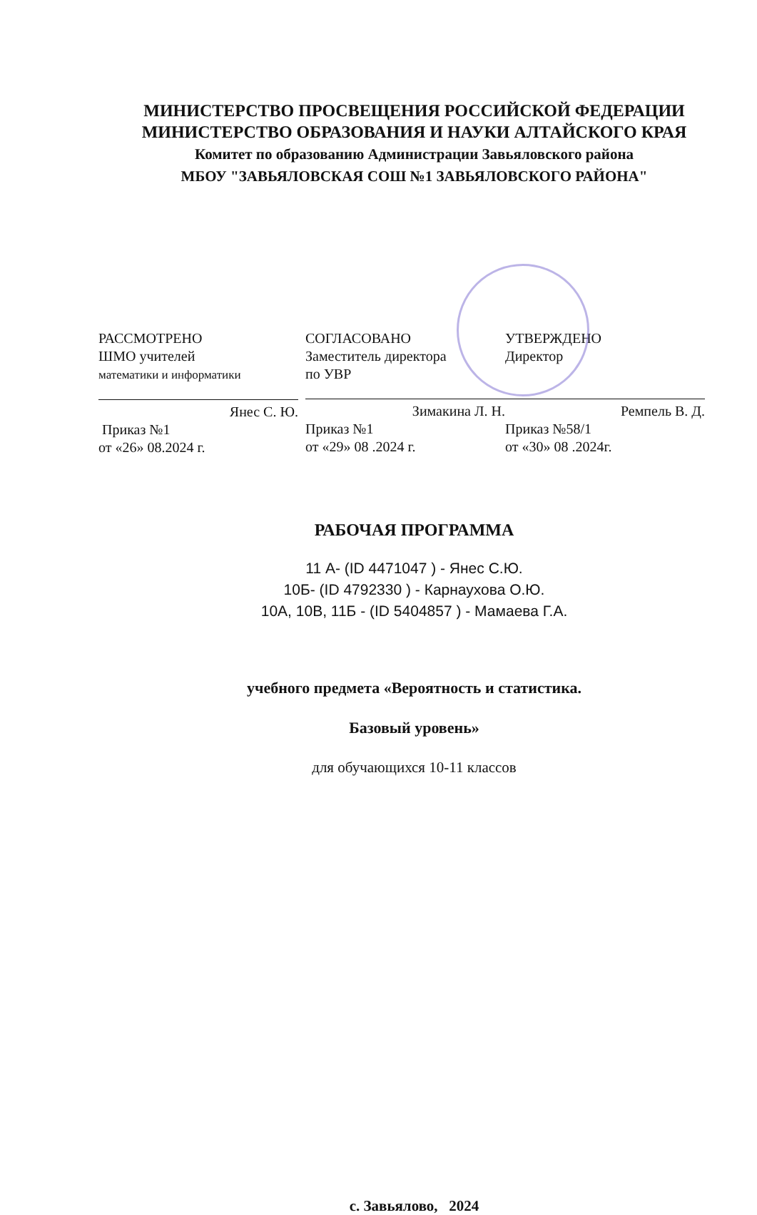МИНИСТЕРСТВО ПРОСВЕЩЕНИЯ РОССИЙСКОЙ ФЕДЕРАЦИИ
МИНИСТЕРСТВО ОБРАЗОВАНИЯ И НАУКИ АЛТАЙСКОГО КРАЯ
Комитет по образованию Администрации Завьяловского района
МБОУ "ЗАВЬЯЛОВСКАЯ СОШ №1 ЗАВЬЯЛОВСКОГО РАЙОНА"
РАССМОТРЕНО
ШМО учителей
математики и информатики
Янес С. Ю.
Приказ №1
от «26» 08.2024 г.
СОГЛАСОВАНО
Заместитель директора
по УВР
Зимакина Л. Н.
Приказ №1
от «29» 08 .2024 г.
УТВЕРЖДЕНО
Директор
Ремпель В. Д.
Приказ №58/1
от «30» 08 .2024г.
РАБОЧАЯ ПРОГРАММА
11 А- (ID 4471047 ) - Янес С.Ю.
10Б- (ID 4792330 ) - Карнаухова О.Ю.
10А, 10В, 11Б - (ID 5404857 ) - Мамаева Г.А.
учебного предмета «Вероятность и статистика.
Базовый уровень»
для обучающихся 10-11 классов
с. Завьялово, 2024